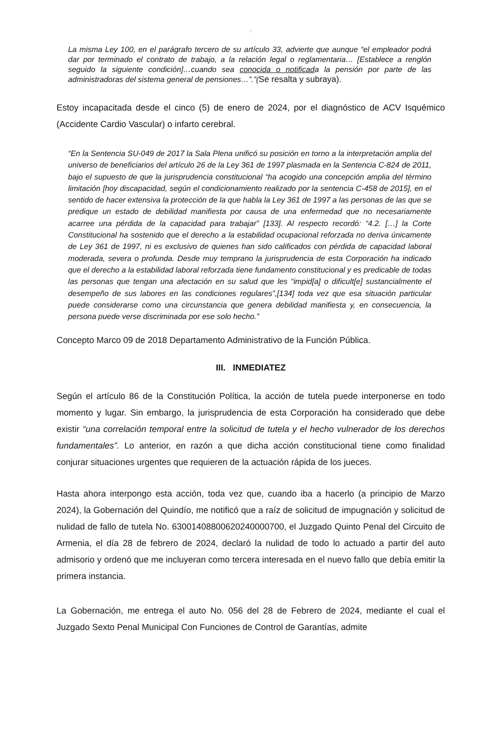6
La misma Ley 100, en el parágrafo tercero de su artículo 33, advierte que aunque “el empleador podrá dar por terminado el contrato de trabajo, a la relación legal o reglamentaria… [Establece a renglón seguido la siguiente condición]…cuando sea conocida o notificada la pensión por parte de las administradoras del sistema general de pensiones…”.”(Se resalta y subraya).
Estoy incapacitada desde el cinco (5) de enero de 2024, por el diagnóstico de ACV Isquémico (Accidente Cardio Vascular) o infarto cerebral.
“En la Sentencia SU-049 de 2017 la Sala Plena unificó su posición en torno a la interpretación amplia del universo de beneficiarios del artículo 26 de la Ley 361 de 1997 plasmada en la Sentencia C-824 de 2011, bajo el supuesto de que la jurisprudencia constitucional “ha acogido una concepción amplia del término limitación [hoy discapacidad, según el condicionamiento realizado por la sentencia C-458 de 2015], en el sentido de hacer extensiva la protección de la que habla la Ley 361 de 1997 a las personas de las que se predique un estado de debilidad manifiesta por causa de una enfermedad que no necesariamente acarree una pérdida de la capacidad para trabajar” [133]. Al respecto recordó: “4.2. […] la Corte Constitucional ha sostenido que el derecho a la estabilidad ocupacional reforzada no deriva únicamente de Ley 361 de 1997, ni es exclusivo de quienes han sido calificados con pérdida de capacidad laboral moderada, severa o profunda. Desde muy temprano la jurisprudencia de esta Corporación ha indicado que el derecho a la estabilidad laboral reforzada tiene fundamento constitucional y es predicable de todas las personas que tengan una afectación en su salud que les “impid[a] o dificult[e] sustancialmente el desempeño de sus labores en las condiciones regulares”,[134] toda vez que esa situación particular puede considerarse como una circunstancia que genera debilidad manifiesta y, en consecuencia, la persona puede verse discriminada por ese solo hecho.”
Concepto Marco 09 de 2018 Departamento Administrativo de la Función Pública.
III. INMEDIATEZ
Según el artículo 86 de la Constitución Política, la acción de tutela puede interponerse en todo momento y lugar. Sin embargo, la jurisprudencia de esta Corporación ha considerado que debe existir “una correlación temporal entre la solicitud de tutela y el hecho vulnerador de los derechos fundamentales”. Lo anterior, en razón a que dicha acción constitucional tiene como finalidad conjurar situaciones urgentes que requieren de la actuación rápida de los jueces.
Hasta ahora interpongo esta acción, toda vez que, cuando iba a hacerlo (a principio de Marzo 2024), la Gobernación del Quindío, me notificó que a raíz de solicitud de impugnación y solicitud de nulidad de fallo de tutela No. 63001408800620240000700, el Juzgado Quinto Penal del Circuito de Armenia, el día 28 de febrero de 2024, declaró la nulidad de todo lo actuado a partir del auto admisorio y ordenó que me incluyeran como tercera interesada en el nuevo fallo que debía emitir la primera instancia.
La Gobernación, me entrega el auto No. 056 del 28 de Febrero de 2024, mediante el cual el Juzgado Sexto Penal Municipal Con Funciones de Control de Garantías, admite